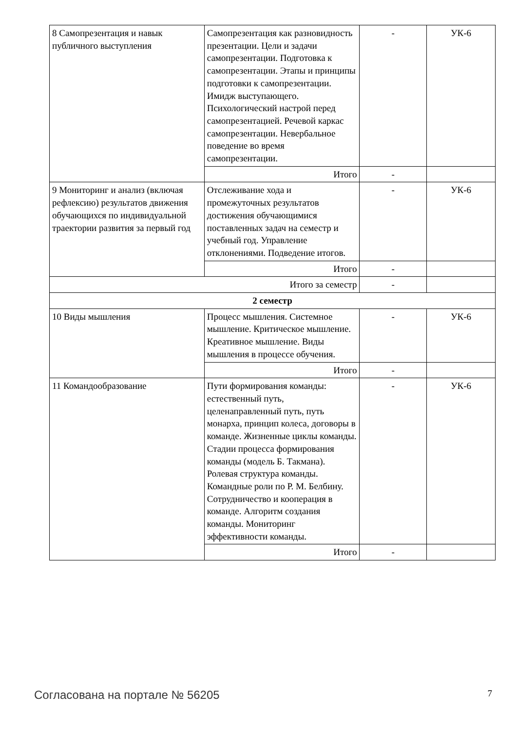| 8 Самопрезентация и навык публичного выступления | Самопрезентация как разновидность презентации. Цели и задачи самопрезентации. Подготовка к самопрезентации. Этапы и принципы подготовки к самопрезентации. Имидж выступающего. Психологический настрой перед самопрезентацией. Речевой каркас самопрезентации. Невербальное поведение во время самопрезентации. | - | УК-6 |
| | Итого | - | |
| 9 Мониторинг и анализ (включая рефлексию) результатов движения обучающихся по индивидуальной траектории развития за первый год | Отслеживание хода и промежуточных результатов достижения обучающимися поставленных задач на семестр и учебный год. Управление отклонениями. Подведение итогов. | - | УК-6 |
| | Итого | - | |
| Итого за семестр | | - | |
| 2 семестр | | | |
| 10 Виды мышления | Процесс мышления. Системное мышление. Критическое мышление. Креативное мышление. Виды мышления в процессе обучения. | - | УК-6 |
| | Итого | - | |
| 11 Командообразование | Пути формирования команды: естественный путь, целенаправленный путь, путь монарха, принцип колеса, договоры в команде. Жизненные циклы команды. Стадии процесса формирования команды (модель Б. Такмана). Ролевая структура команды. Командные роли по Р. М. Белбину. Сотрудничество и кооперация в команде. Алгоритм создания команды. Мониторинг эффективности команды. | - | УК-6 |
| | Итого | - | |
Согласована на портале № 56205 7